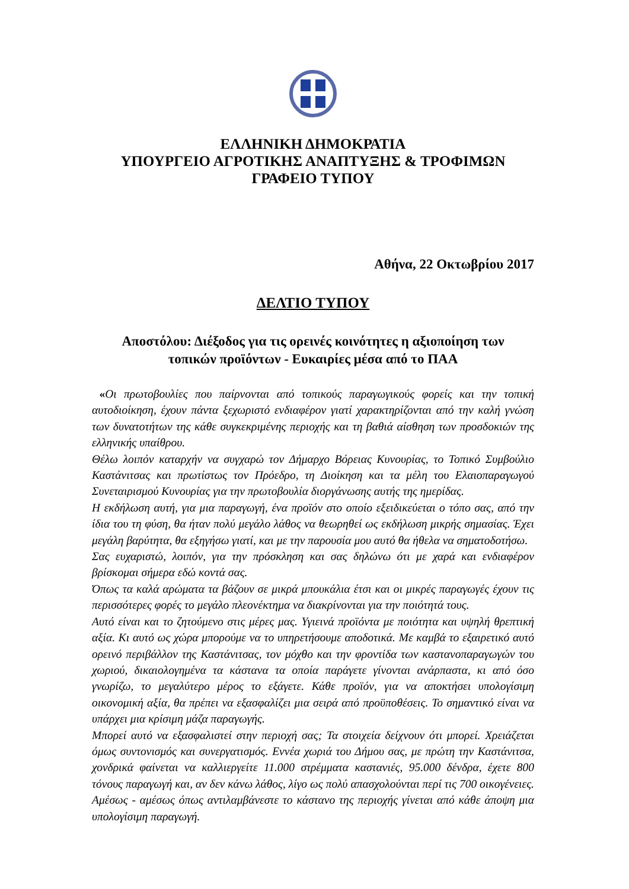ΕΛΛΗΝΙΚΗ ΔΗΜΟΚΡΑΤΙΑ
ΥΠΟΥΡΓΕΙΟ ΑΓΡΟΤΙΚΗΣ ΑΝΑΠΤΥΞΗΣ & ΤΡΟΦΙΜΩΝ
ΓΡΑΦΕΙΟ ΤΥΠΟΥ
Αθήνα, 22 Οκτωβρίου 2017
ΔΕΛΤΙΟ ΤΥΠΟΥ
Αποστόλου: Διέξοδος για τις ορεινές κοινότητες η αξιοποίηση των
τοπικών προϊόντων - Ευκαιρίες μέσα από το ΠΑΑ
«Οι πρωτοβουλίες που παίρνονται από τοπικούς παραγωγικούς φορείς και την τοπική αυτοδιοίκηση, έχουν πάντα ξεχωριστό ενδιαφέρον γιατί χαρακτηρίζονται από την καλή γνώση των δυνατοτήτων της κάθε συγκεκριμένης περιοχής και τη βαθιά αίσθηση των προσδοκιών της ελληνικής υπαίθρου.
Θέλω λοιπόν καταρχήν να συγχαρώ τον Δήμαρχο Βόρειας Κυνουρίας, το Τοπικό Συμβούλιο Καστάνιτσας και πρωτίστως τον Πρόεδρο, τη Διοίκηση και τα μέλη του Ελαιοπαραγωγού Συνεταιρισμού Κυνουρίας για την πρωτοβουλία διοργάνωσης αυτής της ημερίδας.
Η εκδήλωση αυτή, για μια παραγωγή, ένα προϊόν στο οποίο εξειδικεύεται ο τόπο σας, από την ίδια του τη φύση, θα ήταν πολύ μεγάλο λάθος να θεωρηθεί ως εκδήλωση μικρής σημασίας. Έχει μεγάλη βαρύτητα, θα εξηγήσω γιατί, και με την παρουσία μου αυτό θα ήθελα να σηματοδοτήσω.
Σας ευχαριστώ, λοιπόν, για την πρόσκληση και σας δηλώνω ότι με χαρά και ενδιαφέρον βρίσκομαι σήμερα εδώ κοντά σας.
Όπως τα καλά αρώματα τα βάζουν σε μικρά μπουκάλια έτσι και οι μικρές παραγωγές έχουν τις περισσότερες φορές το μεγάλο πλεονέκτημα να διακρίνονται για την ποιότητά τους.
Αυτό είναι και το ζητούμενο στις μέρες μας. Υγιεινά προϊόντα με ποιότητα και υψηλή θρεπτική αξία. Κι αυτό ως χώρα μπορούμε να το υπηρετήσουμε αποδοτικά. Με καμβά το εξαιρετικό αυτό ορεινό περιβάλλον της Καστάνιτσας, τον μόχθο και την φροντίδα των καστανοπαραγωγών του χωριού, δικαιολογημένα τα κάστανα τα οποία παράγετε γίνονται ανάρπαστα, κι από όσο γνωρίζω, το μεγαλύτερο μέρος το εξάγετε. Κάθε προϊόν, για να αποκτήσει υπολογίσιμη οικονομική αξία, θα πρέπει να εξασφαλίζει μια σειρά από προϋποθέσεις. Το σημαντικό είναι να υπάρχει μια κρίσιμη μάζα παραγωγής.
Μπορεί αυτό να εξασφαλιστεί στην περιοχή σας; Τα στοιχεία δείχνουν ότι μπορεί. Χρειάζεται όμως συντονισμός και συνεργατισμός. Εννέα χωριά του Δήμου σας, με πρώτη την Καστάνιτσα, χονδρικά φαίνεται να καλλιεργείτε 11.000 στρέμματα καστανιές, 95.000 δένδρα, έχετε 800 τόνους παραγωγή και, αν δεν κάνω λάθος, λίγο ως πολύ απασχολούνται περί τις 700 οικογένειες. Αμέσως - αμέσως όπως αντιλαμβάνεστε το κάστανο της περιοχής γίνεται από κάθε άποψη μια υπολογίσιμη παραγωγή.